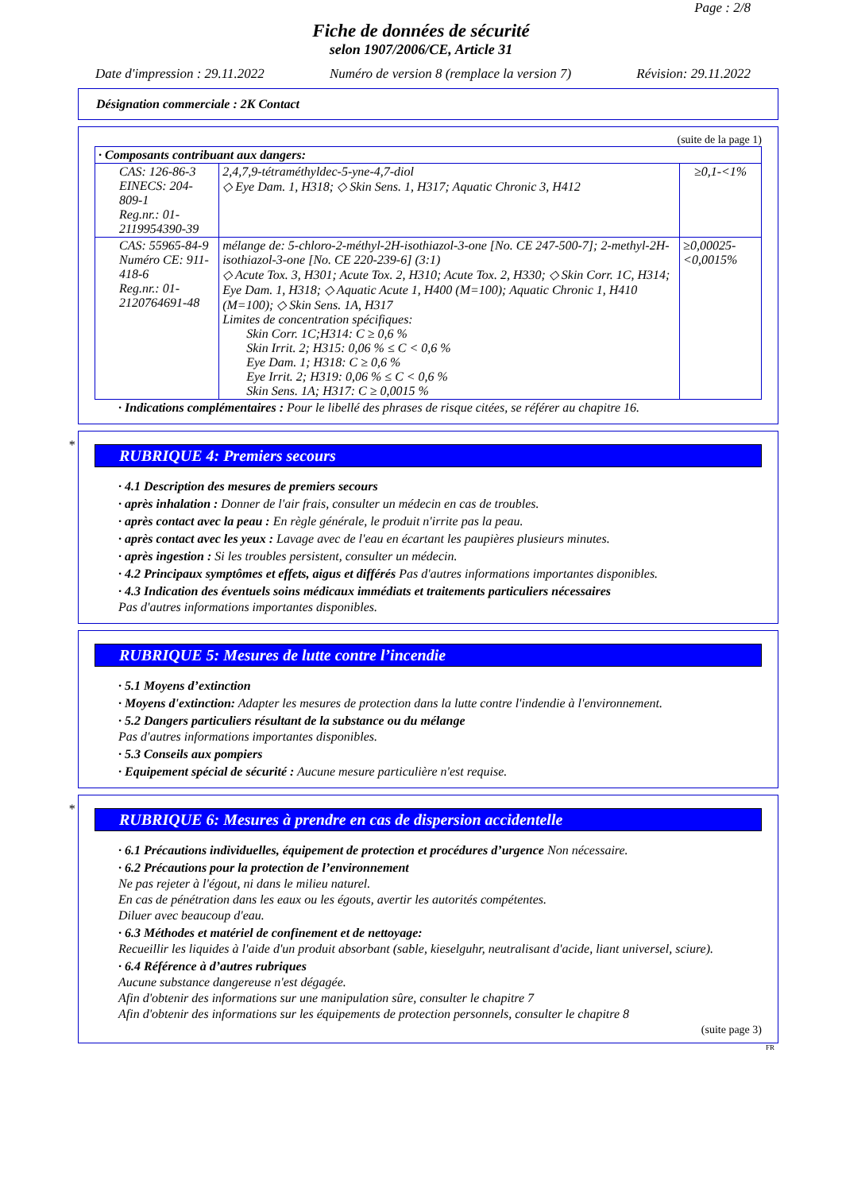Page : 2/8
Fiche de données de sécurité
selon 1907/2006/CE, Article 31
Date d'impression : 29.11.2022 Numéro de version 8 (remplace la version 7) Révision: 29.11.2022
Désignation commerciale : 2K Contact
(suite de la page 1)
| · Composants contribuant aux dangers: | | |
| CAS: 126-86-3 EINECS: 204-809-1 Reg.nr.: 01-2119954390-39 | 2,4,7,9-tétraméthyldec-5-yne-4,7-diol ◇ Eye Dam. 1, H318; ◇ Skin Sens. 1, H317; Aquatic Chronic 3, H412 | ≥0,1-<1% |
| CAS: 55965-84-9 Numéro CE: 911-418-6 Reg.nr.: 01-2120764691-48 | mélange de: 5-chloro-2-méthyl-2H-isothiazol-3-one [No. CE 247-500-7]; 2-methyl-2H-isothiazol-3-one [No. CE 220-239-6] (3:1) ◇ Acute Tox. 3, H301; Acute Tox. 2, H310; Acute Tox. 2, H330; ◇ Skin Corr. 1C, H314; Eye Dam. 1, H318; ◇ Aquatic Acute 1, H400 (M=100); Aquatic Chronic 1, H410 (M=100); ◇ Skin Sens. 1A, H317 Limites de concentration spécifiques: Skin Corr. 1C;H314: C ≥ 0,6 % Skin Irrit. 2; H315: 0,06 % ≤ C < 0,6 % Eye Dam. 1; H318: C ≥ 0,6 % Eye Irrit. 2; H319: 0,06 % ≤ C < 0,6 % Skin Sens. 1A; H317: C ≥ 0,0015 % | ≥0,00025-<0,0015% |
· Indications complémentaires : Pour le libellé des phrases de risque citées, se référer au chapitre 16.
*
RUBRIQUE 4: Premiers secours
· 4.1 Description des mesures de premiers secours
· après inhalation : Donner de l'air frais, consulter un médecin en cas de troubles.
· après contact avec la peau : En règle générale, le produit n'irrite pas la peau.
· après contact avec les yeux : Lavage avec de l'eau en écartant les paupières plusieurs minutes.
· après ingestion : Si les troubles persistent, consulter un médecin.
· 4.2 Principaux symptômes et effets, aigus et différés Pas d'autres informations importantes disponibles.
· 4.3 Indication des éventuels soins médicaux immédiats et traitements particuliers nécessaires
Pas d'autres informations importantes disponibles.
RUBRIQUE 5: Mesures de lutte contre l’incendie
· 5.1 Moyens d’extinction
· Moyens d'extinction: Adapter les mesures de protection dans la lutte contre l'indendie à l'environnement.
· 5.2 Dangers particuliers résultant de la substance ou du mélange
Pas d'autres informations importantes disponibles.
· 5.3 Conseils aux pompiers
· Equipement spécial de sécurité : Aucune mesure particulière n'est requise.
*
RUBRIQUE 6: Mesures à prendre en cas de dispersion accidentelle
· 6.1 Précautions individuelles, équipement de protection et procédures d’urgence Non nécessaire.
· 6.2 Précautions pour la protection de l’environnement
Ne pas rejeter à l'égout, ni dans le milieu naturel.
En cas de pénétration dans les eaux ou les égouts, avertir les autorités compétentes.
Diluer avec beaucoup d'eau.
· 6.3 Méthodes et matériel de confinement et de nettoyage:
Recueillir les liquides à l'aide d'un produit absorbant (sable, kieselguhr, neutralisant d'acide, liant universel, sciure).
· 6.4 Référence à d’autres rubriques
Aucune substance dangereuse n'est dégagée.
Afin d'obtenir des informations sur une manipulation sûre, consulter le chapitre 7
Afin d'obtenir des informations sur les équipements de protection personnels, consulter le chapitre 8
(suite page 3)
FR